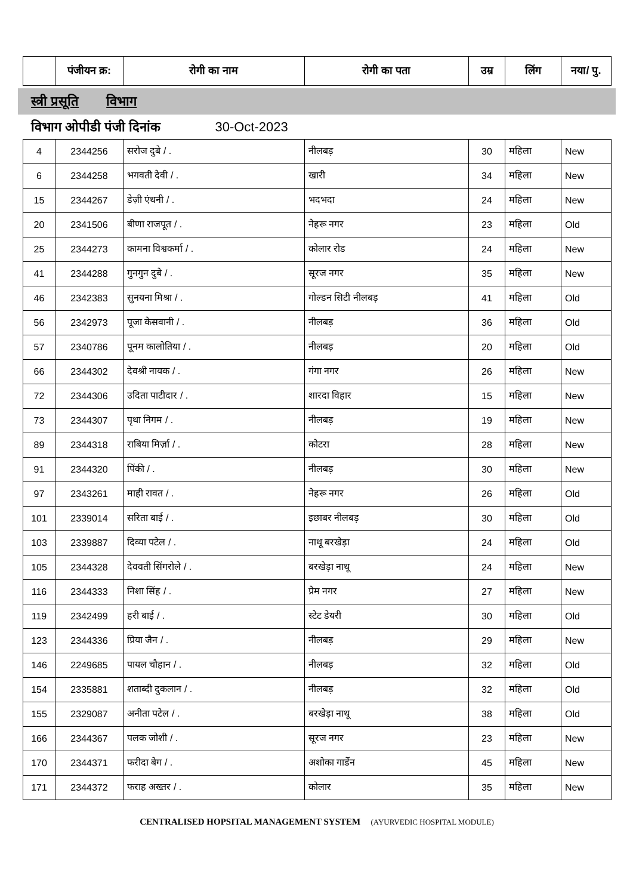| | पंजीयन क्र: | रोगी का नाम | रोगी का पता | उम्र | लिंग | नया/ पु. |
| --- | --- | --- | --- | --- | --- | --- |
स्त्री प्रसूति विभाग
विभाग ओपीडी पंजी दिनांक 30-Oct-2023
| 4 | 2344256 | सरोज दुबे / . | नीलबड़ | 30 | महिला | New |
| 6 | 2344258 | भगवती देवी / . | खारी | 34 | महिला | New |
| 15 | 2344267 | डेज़ी एंथनी / . | भदभदा | 24 | महिला | New |
| 20 | 2341506 | बीणा राजपूत / . | नेहरू नगर | 23 | महिला | Old |
| 25 | 2344273 | कामना विश्वकर्मा / . | कोलार रोड | 24 | महिला | New |
| 41 | 2344288 | गुनगुन दुबे / . | सूरज नगर | 35 | महिला | New |
| 46 | 2342383 | सुनयना मिश्रा / . | गोल्डन सिटी नीलबड़ | 41 | महिला | Old |
| 56 | 2342973 | पूजा केसवानी / . | नीलबड़ | 36 | महिला | Old |
| 57 | 2340786 | पूनम कालोतिया / . | नीलबड़ | 20 | महिला | Old |
| 66 | 2344302 | देवश्री नायक / . | गंगा नगर | 26 | महिला | New |
| 72 | 2344306 | उदिता पाटीदार / . | शारदा विहार | 15 | महिला | New |
| 73 | 2344307 | पृथा निगम / . | नीलबड़ | 19 | महिला | New |
| 89 | 2344318 | राबिया मिर्ज़ा / . | कोटरा | 28 | महिला | New |
| 91 | 2344320 | पिंकी / . | नीलबड़ | 30 | महिला | New |
| 97 | 2343261 | माही रावत / . | नेहरू नगर | 26 | महिला | Old |
| 101 | 2339014 | सरिता बाई / . | इछाबर नीलबड़ | 30 | महिला | Old |
| 103 | 2339887 | दिव्या पटेल / . | नाथू बरखेड़ा | 24 | महिला | Old |
| 105 | 2344328 | देववती सिंगरोले / . | बरखेड़ा नाथू | 24 | महिला | New |
| 116 | 2344333 | निशा सिंह / . | प्रेम नगर | 27 | महिला | New |
| 119 | 2342499 | हरी बाई / . | स्टेट डेयरी | 30 | महिला | Old |
| 123 | 2344336 | प्रिया जैन / . | नीलबड़ | 29 | महिला | New |
| 146 | 2249685 | पायल चौहान / . | नीलबड़ | 32 | महिला | Old |
| 154 | 2335881 | शताब्दी दुकलान / . | नीलबड़ | 32 | महिला | Old |
| 155 | 2329087 | अनीता पटेल / . | बरखेड़ा नाथू | 38 | महिला | Old |
| 166 | 2344367 | पलक जोशी / . | सूरज नगर | 23 | महिला | New |
| 170 | 2344371 | फरीदा बेग / . | अशोका गार्डेन | 45 | महिला | New |
| 171 | 2344372 | फराह अख्तर / . | कोलार | 35 | महिला | New |
CENTRALISED HOPSITAL MANAGEMENT SYSTEM (AYURVEDIC HOSPITAL MODULE)